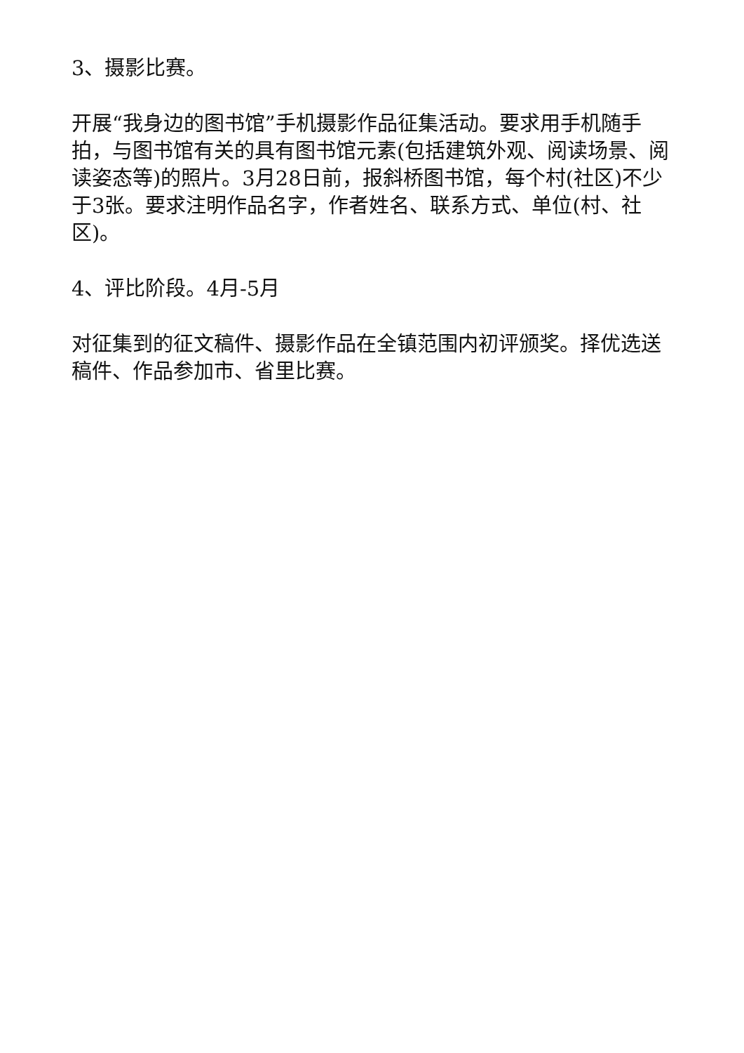3、摄影比赛。
开展“我身边的图书馆”手机摄影作品征集活动。要求用手机随手拍，与图书馆有关的具有图书馆元素(包括建筑外观、阅读场景、阅读姿态等)的照片。3月28日前，报斜桥图书馆，每个村(社区)不少于3张。要求注明作品名字，作者姓名、联系方式、单位(村、社区)。
4、评比阶段。4月-5月
对征集到的征文稿件、摄影作品在全镇范围内初评颁奖。择优选送稿件、作品参加市、省里比赛。